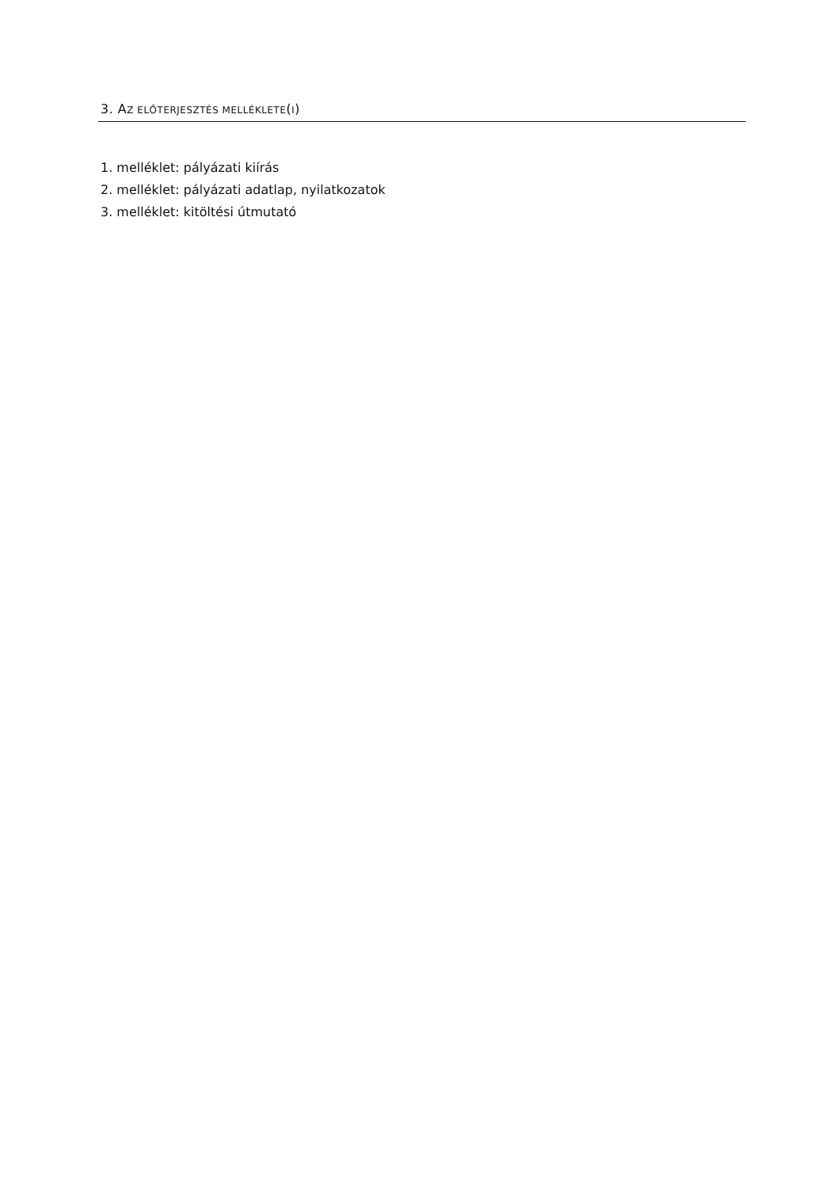3. AZ ELŐTERJESZTÉS MELLÉKLETE(I)
1. melléklet: pályázati kiírás
2. melléklet: pályázati adatlap, nyilatkozatok
3. melléklet: kitöltési útmutató